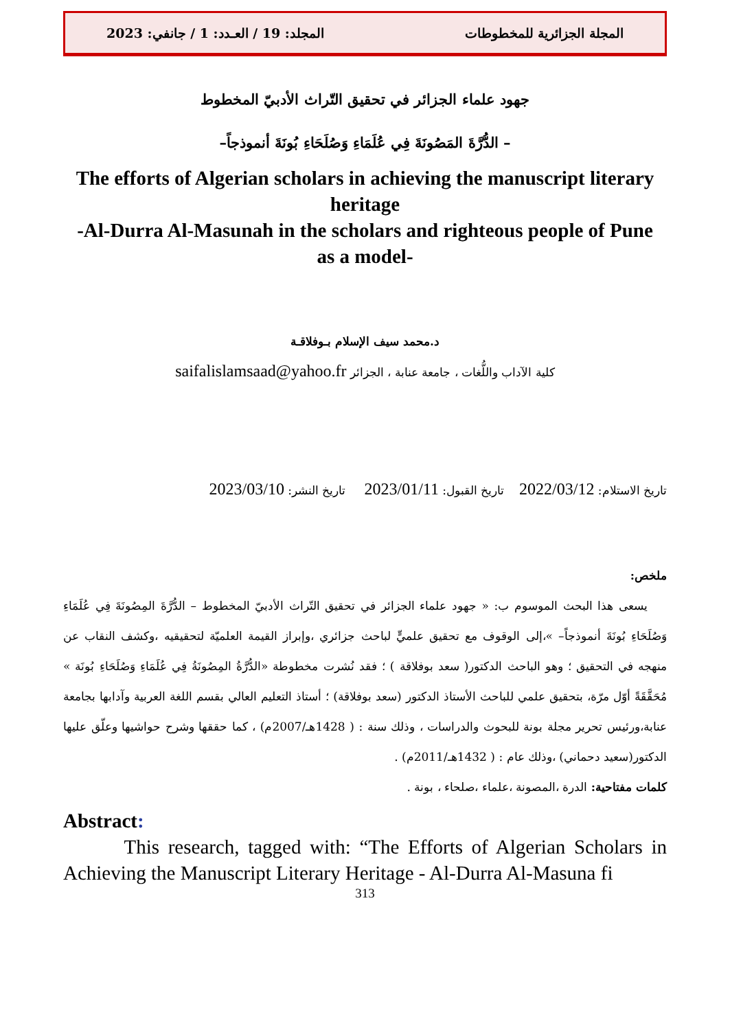المجلة الجزائرية للمخطوطات المجلد: 19 / العـدد: 1 / جانفي: 2023
جهود علماء الجزائر في تحقيق التّراث الأدبيّ المخطوط
– الدُّرَّةَ المَصُونَةَ فِي عُلَمَاءِ وَصُلَحَاءِ بُونَةَ أنموذجاً–
The efforts of Algerian scholars in achieving the manuscript literary heritage
-Al-Durra Al-Masunah in the scholars and righteous people of Pune as a model-
د.محمد سيف الإسلام بـوفلاقـة
كلية الآداب واللُّغات ، جامعة عنابة ، الجزائر saifalislamsaad@yahoo.fr
تاريخ الاستلام: 2022/03/12 تاريخ القبول: 2023/01/11 تاريخ النشر: 2023/03/10
ملخص:
يسعى هذا البحث الموسوم ب: « جهود علماء الجزائر في تحقيق التّراث الأدبيّ المخطوط – الدُّرَّةَ المِصُونَةَ فِي عُلَمَاءِ وَصُلَحَاءِ بُونَةَ أنموذجاً– »،إلى الوقوف مع تحقيق علميٍّ لباحث جزائري ،وإبراز القيمة العلميّة لتحقيقيه ،وكشف النقاب عن منهجه في التحقيق ؛ وهو الباحث الدكتور( سعد بوفلاقة ) ؛ فقد نُشرت مخطوطة «الدُّرَّةُ المِصُونَةُ فِي عُلَمَاءِ وَصُلَحَاءِ بُونَة » مُحَقَّقَةً أوّل مرّة، بتحقيق علمي للباحث الأستاذ الدكتور (سعد بوفلاقة) ؛ أستاذ التعليم العالي بقسم اللغة العربية وآدابها بجامعة عنابة،ورئيس تحرير مجلة بونة للبحوث والدراسات ، وذلك سنة : ( 1428هـ/2007م) ، كما حققها وشرح حواشيها وعلّق عليها الدكتور(سعيد دحماني) ،وذلك عام : ( 1432هـ/2011م) .
كلمات مفتاحية: الدرة ،المصونة ،علماء ،صلحاء ، بونة .
Abstract:
This research, tagged with: “The Efforts of Algerian Scholars in Achieving the Manuscript Literary Heritage - Al-Durra Al-Masuna fi
313